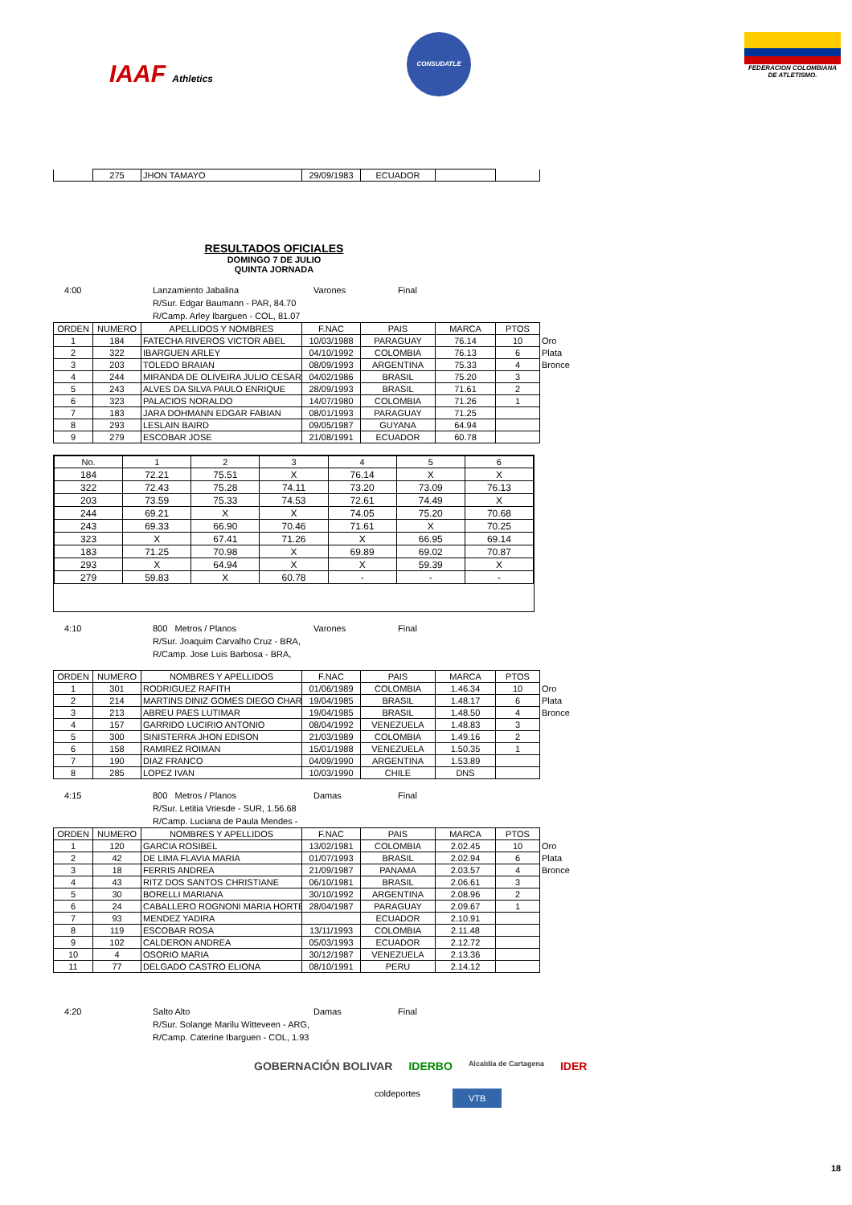IAAF Athletics
CONSUDATLE
FEDERACION COLOMBIANA DE ATLETISMO.
| | 275 | JHON TAMAYO | 29/09/1983 | ECUADOR | | |
RESULTADOS OFICIALES
DOMINGO 7 DE JULIO
QUINTA JORNADA
4:00 Lanzamiento Jabalina
R/Sur. Edgar Baumann - PAR, 84.70
R/Camp. Arley Ibarguen - COL, 81.07
Varones Final
| ORDEN | NUMERO | APELLIDOS Y NOMBRES | F.NAC | PAIS | MARCA | PTOS | |
| 1 | 184 | FATECHA RIVEROS VICTOR ABEL | 10/03/1988 | PARAGUAY | 76.14 | 10 | Oro |
| 2 | 322 | IBARGUEN ARLEY | 04/10/1992 | COLOMBIA | 76.13 | 6 | Plata |
| 3 | 203 | TOLEDO BRAIAN | 08/09/1993 | ARGENTINA | 75.33 | 4 | Bronce |
| 4 | 244 | MIRANDA DE OLIVEIRA JULIO CESAR | 04/02/1986 | BRASIL | 75.20 | 3 | |
| 5 | 243 | ALVES DA SILVA PAULO ENRIQUE | 28/09/1993 | BRASIL | 71.61 | 2 | |
| 6 | 323 | PALACIOS NORALDO | 14/07/1980 | COLOMBIA | 71.26 | 1 | |
| 7 | 183 | JARA DOHMANN EDGAR FABIAN | 08/01/1993 | PARAGUAY | 71.25 | | |
| 8 | 293 | LESLAIN BAIRD | 09/05/1987 | GUYANA | 64.94 | | |
| 9 | 279 | ESCOBAR JOSE | 21/08/1991 | ECUADOR | 60.78 | | |
| No. | 1 | 2 | 3 | 4 | 5 | 6 |
| --- | --- | --- | --- | --- | --- | --- |
| 184 | 72.21 | 75.51 | X | 76.14 | X | X |
| 322 | 72.43 | 75.28 | 74.11 | 73.20 | 73.09 | 76.13 |
| 203 | 73.59 | 75.33 | 74.53 | 72.61 | 74.49 | X |
| 244 | 69.21 | X | X | 74.05 | 75.20 | 70.68 |
| 243 | 69.33 | 66.90 | 70.46 | 71.61 | X | 70.25 |
| 323 | X | 67.41 | 71.26 | X | 66.95 | 69.14 |
| 183 | 71.25 | 70.98 | X | 69.89 | 69.02 | 70.87 |
| 293 | X | 64.94 | X | X | 59.39 | X |
| 279 | 59.83 | X | 60.78 | - | - | - |
4:10 800 Metros / Planos
R/Sur. Joaquim Carvalho Cruz - BRA,
R/Camp. Jose Luis Barbosa - BRA,
Varones Final
| ORDEN | NUMERO | NOMBRES Y APELLIDOS | F.NAC | PAIS | MARCA | PTOS | |
| 1 | 301 | RODRIGUEZ RAFITH | 01/06/1989 | COLOMBIA | 1.46.34 | 10 | Oro |
| 2 | 214 | MARTINS DINIZ GOMES DIEGO CHAR | 19/04/1985 | BRASIL | 1.48.17 | 6 | Plata |
| 3 | 213 | ABREU PAES LUTIMAR | 19/04/1985 | BRASIL | 1.48.50 | 4 | Bronce |
| 4 | 157 | GARRIDO LUCIRIO ANTONIO | 08/04/1992 | VENEZUELA | 1.48.83 | 3 | |
| 5 | 300 | SINISTERRA JHON EDISON | 21/03/1989 | COLOMBIA | 1.49.16 | 2 | |
| 6 | 158 | RAMIREZ ROIMAN | 15/01/1988 | VENEZUELA | 1.50.35 | 1 | |
| 7 | 190 | DIAZ FRANCO | 04/09/1990 | ARGENTINA | 1.53.89 | | |
| 8 | 285 | LOPEZ IVAN | 10/03/1990 | CHILE | DNS | | |
4:15 800 Metros / Planos
R/Sur. Letitia Vriesde - SUR, 1.56.68
R/Camp. Luciana de Paula Mendes -
Damas Final
| ORDEN | NUMERO | NOMBRES Y APELLIDOS | F.NAC | PAIS | MARCA | PTOS | |
| 1 | 120 | GARCIA ROSIBEL | 13/02/1981 | COLOMBIA | 2.02.45 | 10 | Oro |
| 2 | 42 | DE LIMA FLAVIA MARIA | 01/07/1993 | BRASIL | 2.02.94 | 6 | Plata |
| 3 | 18 | FERRIS ANDREA | 21/09/1987 | PANAMA | 2.03.57 | 4 | Bronce |
| 4 | 43 | RITZ DOS SANTOS CHRISTIANE | 06/10/1981 | BRASIL | 2.06.61 | 3 | |
| 5 | 30 | BORELLI MARIANA | 30/10/1992 | ARGENTINA | 2.08.96 | 2 | |
| 6 | 24 | CABALLERO ROGNONI MARIA HORTE | 28/04/1987 | PARAGUAY | 2.09.67 | 1 | |
| 7 | 93 | MENDEZ YADIRA | | ECUADOR | 2.10.91 | | |
| 8 | 119 | ESCOBAR ROSA | 13/11/1993 | COLOMBIA | 2.11.48 | | |
| 9 | 102 | CALDERON ANDREA | 05/03/1993 | ECUADOR | 2.12.72 | | |
| 10 | 4 | OSORIO MARIA | 30/12/1987 | VENEZUELA | 2.13.36 | | |
| 11 | 77 | DELGADO CASTRO ELIONA | 08/10/1991 | PERU | 2.14.12 | | |
4:20 Salto Alto
R/Sur. Solange Marilu Witteveen - ARG,
R/Camp. Caterine Ibarguen - COL, 1.93
Damas Final
GOBERNACIÓN BOLIVAR IDERBO
Alcaldía de Cartagena
IDER
coldeportes
VTB
18